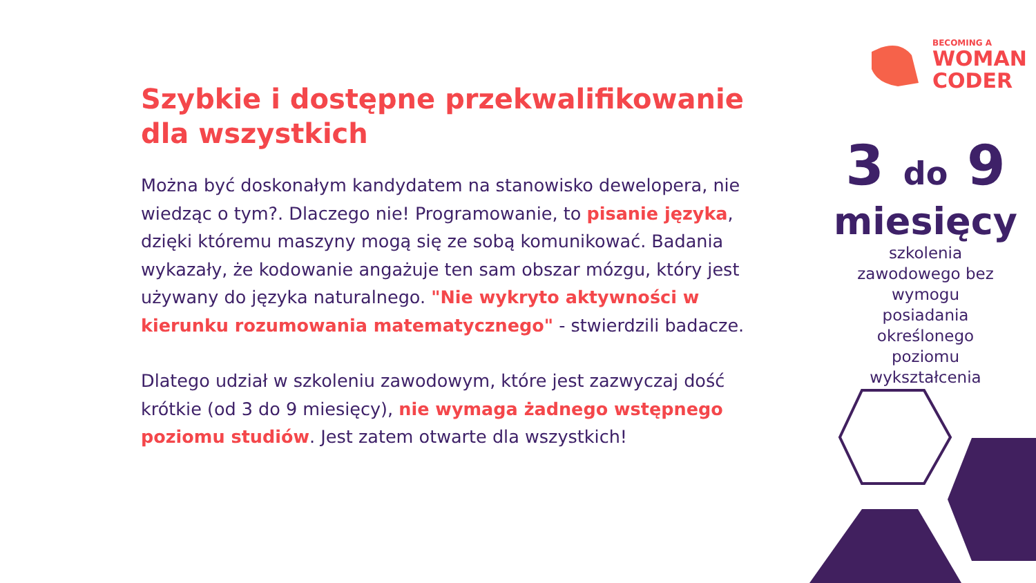BECOMING A
WOMAN
CODER
Szybkie i dostępne przekwalifikowanie dla wszystkich
Można być doskonałym kandydatem na stanowisko dewelopera, nie wiedząc o tym?. Dlaczego nie! Programowanie, to pisanie języka, dzięki któremu maszyny mogą się ze sobą komunikować. Badania wykazały, że kodowanie angażuje ten sam obszar mózgu, który jest używany do języka naturalnego. "Nie wykryto aktywności w kierunku rozumowania matematycznego" - stwierdzili badacze.
Dlatego udział w szkoleniu zawodowym, które jest zazwyczaj dość krótkie (od 3 do 9 miesięcy), nie wymaga żadnego wstępnego poziomu studiów. Jest zatem otwarte dla wszystkich!
3 do 9
miesięcy
szkolenia
zawodowego bez
wymogu
posiadania
określonego
poziomu
wykształcenia